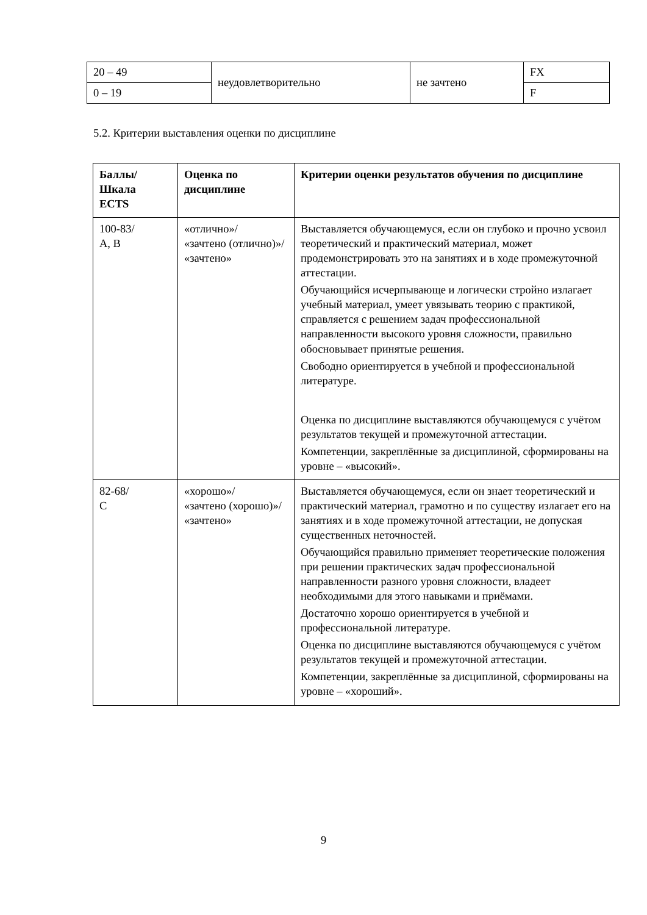| 20 – 49 | неудовлетворительно | не зачтено | FX |
| 0 – 19 | | | F |
5.2. Критерии выставления оценки по дисциплине
| Баллы/ Шкала ECTS | Оценка по дисциплине | Критерии оценки результатов обучения по дисциплине |
| --- | --- | --- |
| 100-83/ А, В | «отлично»/ «зачтено (отлично)»/ «зачтено» | Выставляется обучающемуся, если он глубоко и прочно усвоил теоретический и практический материал, может продемонстрировать это на занятиях и в ходе промежуточной аттестации. Обучающийся исчерпывающе и логически стройно излагает учебный материал, умеет увязывать теорию с практикой, справляется с решением задач профессиональной направленности высокого уровня сложности, правильно обосновывает принятые решения. Свободно ориентируется в учебной и профессиональной литературе. Оценка по дисциплине выставляются обучающемуся с учётом результатов текущей и промежуточной аттестации. Компетенции, закреплённые за дисциплиной, сформированы на уровне – «высокий». |
| 82-68/ С | «хорошо»/ «зачтено (хорошо)»/ «зачтено» | Выставляется обучающемуся, если он знает теоретический и практический материал, грамотно и по существу излагает его на занятиях и в ходе промежуточной аттестации, не допуская существенных неточностей. Обучающийся правильно применяет теоретические положения при решении практических задач профессиональной направленности разного уровня сложности, владеет необходимыми для этого навыками и приёмами. Достаточно хорошо ориентируется в учебной и профессиональной литературе. Оценка по дисциплине выставляются обучающемуся с учётом результатов текущей и промежуточной аттестации. Компетенции, закреплённые за дисциплиной, сформированы на уровне – «хороший». |
9